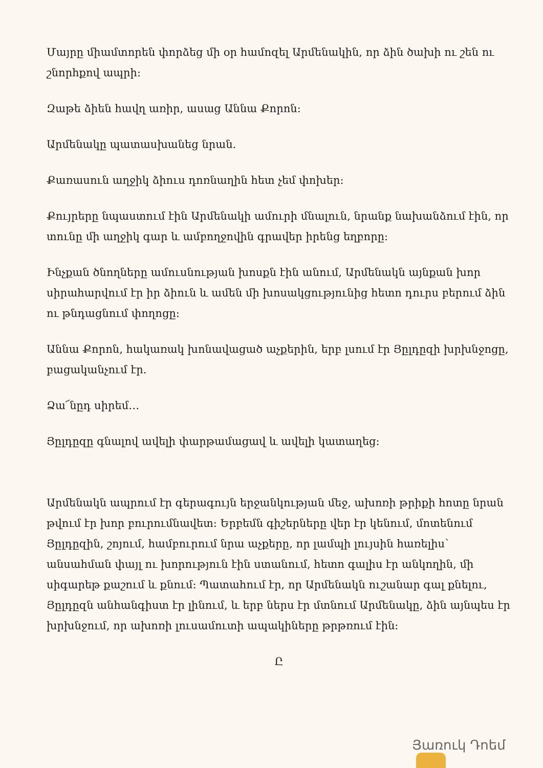Մայրը միամտորեն փորձեց մի օր համոզել Արմենակին, որ ձին ծախի ու շեն ու շնորհքով ապրի:
Զաթե ձիեն հավղ առիր, ասաց Աննա Քորոն:
Արմենակը պատասխանեց նրան.
Քառասուն աղջիկ ձիուս դոռնաղին հետ չեմ փոխեր:
Քույրերը նպաստում էին Արմենակի ամուրի մնալուն, նրանք նախանձում էին, որ տունը մի աղջիկ գար և ամբողջովին գրավեր իրենց եղբորը:
Ինչքան ծնողները ամուսնության խոսքն էին անում, Արմենակն այնքան խոր սիրահարվում էր իր ձիուն և ամեն մի խոսակցությունից հետո դուրս բերում ձին ու թնդացնում փողոցը:
Աննա Քորոն, հակառակ խոնավացած աչքերին, երբ լսում էր Յըլդըզի խրխնջոցը, բացականչում էր.
Ձա՜նըդ սիրեմ…
Յըլդըզը գնալով ավելի փարթամացավ և ավելի կատաղեց:
Արմենակն ապրում էր գերագույն երջանկության մեջ, ախոռի թրիքի հոտը նրան թվում էր խոր բուրումնավետ: Երբեմն գիշերները վեր էր կենում, մոտենում Յըլդըզին, շոյում, համբուրում նրա աչքերը, որ լամպի լույսին հառելիս՝ անսահման փայլ ու խորություն էին ստանում, հետո գալիս էր անկողին, մի սիգարեթ քաշում և քնում: Պատահում էր, որ Արմենակն ուշանար գալ քնելու, Յըլդըզն անհանգիստ էր լինում, և երբ ներս էր մտնում Արմենակը, ձին այնպես էր խրխնջում, որ ախոռի լուսամուտի ապակիները թրթռում էին:
Ը
Յառուկ Դոեմ